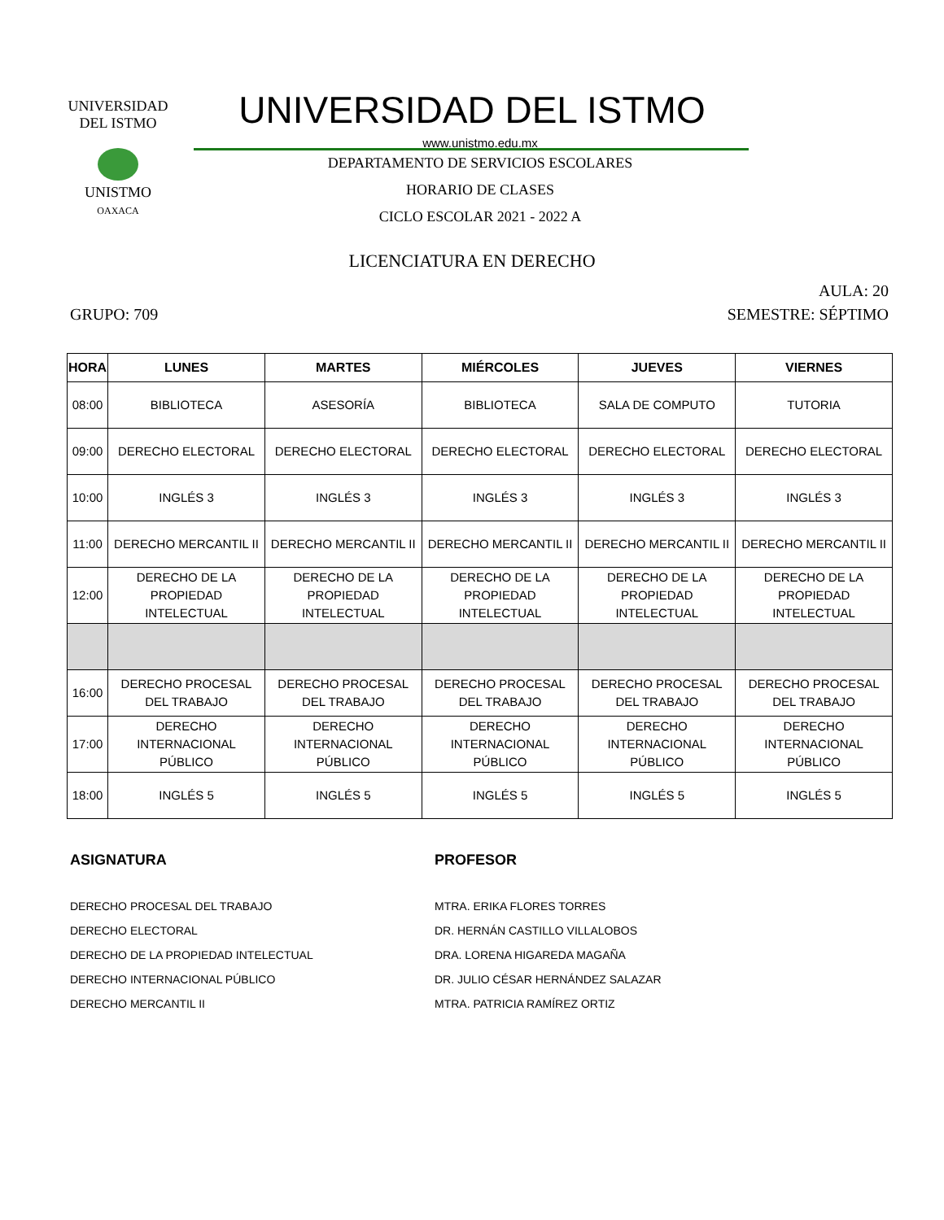UNIVERSIDAD DEL ISTMO
UNISTMO
OAXACA
UNIVERSIDAD DEL ISTMO
www.unistmo.edu.mx
DEPARTAMENTO DE SERVICIOS ESCOLARES
HORARIO DE CLASES
CICLO ESCOLAR 2021 - 2022 A
LICENCIATURA EN DERECHO
AULA: 20
GRUPO: 709 SEMESTRE: SÉPTIMO
| HORA | LUNES | MARTES | MIÉRCOLES | JUEVES | VIERNES |
| --- | --- | --- | --- | --- | --- |
| 08:00 | BIBLIOTECA | ASESORÍA | BIBLIOTECA | SALA DE COMPUTO | TUTORIA |
| 09:00 | DERECHO ELECTORAL | DERECHO ELECTORAL | DERECHO ELECTORAL | DERECHO ELECTORAL | DERECHO ELECTORAL |
| 10:00 | INGLÉS 3 | INGLÉS 3 | INGLÉS 3 | INGLÉS 3 | INGLÉS 3 |
| 11:00 | DERECHO MERCANTIL II | DERECHO MERCANTIL II | DERECHO MERCANTIL II | DERECHO MERCANTIL II | DERECHO MERCANTIL II |
| 12:00 | DERECHO DE LA PROPIEDAD INTELECTUAL | DERECHO DE LA PROPIEDAD INTELECTUAL | DERECHO DE LA PROPIEDAD INTELECTUAL | DERECHO DE LA PROPIEDAD INTELECTUAL | DERECHO DE LA PROPIEDAD INTELECTUAL |
| 16:00 | DERECHO PROCESAL DEL TRABAJO | DERECHO PROCESAL DEL TRABAJO | DERECHO PROCESAL DEL TRABAJO | DERECHO PROCESAL DEL TRABAJO | DERECHO PROCESAL DEL TRABAJO |
| 17:00 | DERECHO INTERNACIONAL PÚBLICO | DERECHO INTERNACIONAL PÚBLICO | DERECHO INTERNACIONAL PÚBLICO | DERECHO INTERNACIONAL PÚBLICO | DERECHO INTERNACIONAL PÚBLICO |
| 18:00 | INGLÉS 5 | INGLÉS 5 | INGLÉS 5 | INGLÉS 5 | INGLÉS 5 |
ASIGNATURA
DERECHO PROCESAL DEL TRABAJO
DERECHO ELECTORAL
DERECHO DE LA PROPIEDAD INTELECTUAL
DERECHO INTERNACIONAL PÚBLICO
DERECHO MERCANTIL II
PROFESOR
MTRA. ERIKA FLORES TORRES
DR. HERNÁN CASTILLO VILLALOBOS
DRA. LORENA HIGAREDA MAGAÑA
DR. JULIO CÉSAR HERNÁNDEZ SALAZAR
MTRA. PATRICIA RAMÍREZ ORTIZ